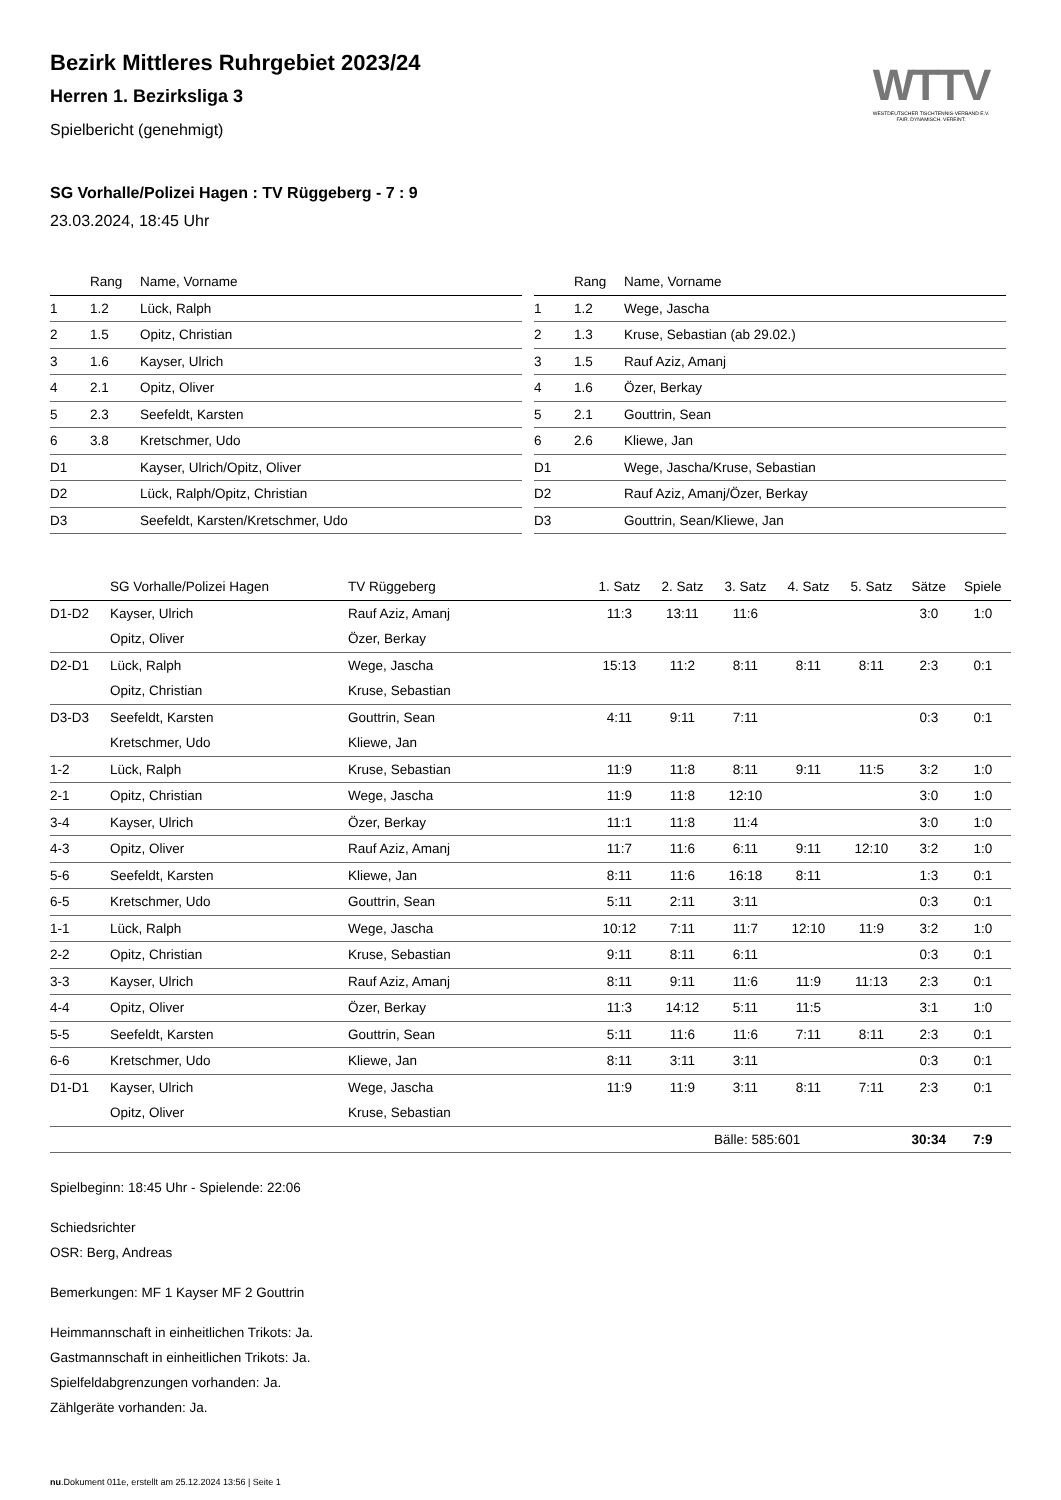WTTV
WESTDEUTSCHER TISCHTENNIS-VERBAND E.V.
FAIR. DYNAMISCH. VEREINT.
Bezirk Mittleres Ruhrgebiet 2023/24
Herren 1. Bezirksliga 3
Spielbericht (genehmigt)
SG Vorhalle/Polizei Hagen : TV Rüggeberg - 7 : 9
23.03.2024, 18:45 Uhr
| | Rang | Name, Vorname |
| --- | --- | --- |
| 1 | 1.2 | Lück, Ralph |
| 2 | 1.5 | Opitz, Christian |
| 3 | 1.6 | Kayser, Ulrich |
| 4 | 2.1 | Opitz, Oliver |
| 5 | 2.3 | Seefeldt, Karsten |
| 6 | 3.8 | Kretschmer, Udo |
| D1 | | Kayser, Ulrich/Opitz, Oliver |
| D2 | | Lück, Ralph/Opitz, Christian |
| D3 | | Seefeldt, Karsten/Kretschmer, Udo |
| | Rang | Name, Vorname |
| --- | --- | --- |
| 1 | 1.2 | Wege, Jascha |
| 2 | 1.3 | Kruse, Sebastian (ab 29.02.) |
| 3 | 1.5 | Rauf Aziz, Amanj |
| 4 | 1.6 | Özer, Berkay |
| 5 | 2.1 | Gouttrin, Sean |
| 6 | 2.6 | Kliewe, Jan |
| D1 | | Wege, Jascha/Kruse, Sebastian |
| D2 | | Rauf Aziz, Amanj/Özer, Berkay |
| D3 | | Gouttrin, Sean/Kliewe, Jan |
| | SG Vorhalle/Polizei Hagen | TV Rüggeberg | 1. Satz | 2. Satz | 3. Satz | 4. Satz | 5. Satz | Sätze | Spiele |
| --- | --- | --- | --- | --- | --- | --- | --- | --- | --- |
| D1-D2 | Kayser, Ulrich | Rauf Aziz, Amanj | 11:3 | 13:11 | 11:6 | | | 3:0 | 1:0 |
| | Opitz, Oliver | Özer, Berkay | | | | | | | |
| D2-D1 | Lück, Ralph | Wege, Jascha | 15:13 | 11:2 | 8:11 | 8:11 | 8:11 | 2:3 | 0:1 |
| | Opitz, Christian | Kruse, Sebastian | | | | | | | |
| D3-D3 | Seefeldt, Karsten | Gouttrin, Sean | 4:11 | 9:11 | 7:11 | | | 0:3 | 0:1 |
| | Kretschmer, Udo | Kliewe, Jan | | | | | | | |
| 1-2 | Lück, Ralph | Kruse, Sebastian | 11:9 | 11:8 | 8:11 | 9:11 | 11:5 | 3:2 | 1:0 |
| 2-1 | Opitz, Christian | Wege, Jascha | 11:9 | 11:8 | 12:10 | | | 3:0 | 1:0 |
| 3-4 | Kayser, Ulrich | Özer, Berkay | 11:1 | 11:8 | 11:4 | | | 3:0 | 1:0 |
| 4-3 | Opitz, Oliver | Rauf Aziz, Amanj | 11:7 | 11:6 | 6:11 | 9:11 | 12:10 | 3:2 | 1:0 |
| 5-6 | Seefeldt, Karsten | Kliewe, Jan | 8:11 | 11:6 | 16:18 | 8:11 | | 1:3 | 0:1 |
| 6-5 | Kretschmer, Udo | Gouttrin, Sean | 5:11 | 2:11 | 3:11 | | | 0:3 | 0:1 |
| 1-1 | Lück, Ralph | Wege, Jascha | 10:12 | 7:11 | 11:7 | 12:10 | 11:9 | 3:2 | 1:0 |
| 2-2 | Opitz, Christian | Kruse, Sebastian | 9:11 | 8:11 | 6:11 | | | 0:3 | 0:1 |
| 3-3 | Kayser, Ulrich | Rauf Aziz, Amanj | 8:11 | 9:11 | 11:6 | 11:9 | 11:13 | 2:3 | 0:1 |
| 4-4 | Opitz, Oliver | Özer, Berkay | 11:3 | 14:12 | 5:11 | 11:5 | | 3:1 | 1:0 |
| 5-5 | Seefeldt, Karsten | Gouttrin, Sean | 5:11 | 11:6 | 11:6 | 7:11 | 8:11 | 2:3 | 0:1 |
| 6-6 | Kretschmer, Udo | Kliewe, Jan | 8:11 | 3:11 | 3:11 | | | 0:3 | 0:1 |
| D1-D1 | Kayser, Ulrich | Wege, Jascha | 11:9 | 11:9 | 3:11 | 8:11 | 7:11 | 2:3 | 0:1 |
| | Opitz, Oliver | Kruse, Sebastian | | | | | | | |
| | | | | | Bälle: 585:601 | | | 30:34 | 7:9 |
Spielbeginn: 18:45 Uhr - Spielende: 22:06
Schiedsrichter
OSR: Berg, Andreas
Bemerkungen: MF 1 Kayser MF 2 Gouttrin
Heimmannschaft in einheitlichen Trikots: Ja.
Gastmannschaft in einheitlichen Trikots: Ja.
Spielfeldabgrenzungen vorhanden: Ja.
Zählgeräte vorhanden: Ja.
nu.Dokument 011e, erstellt am 25.12.2024 13:56 | Seite 1